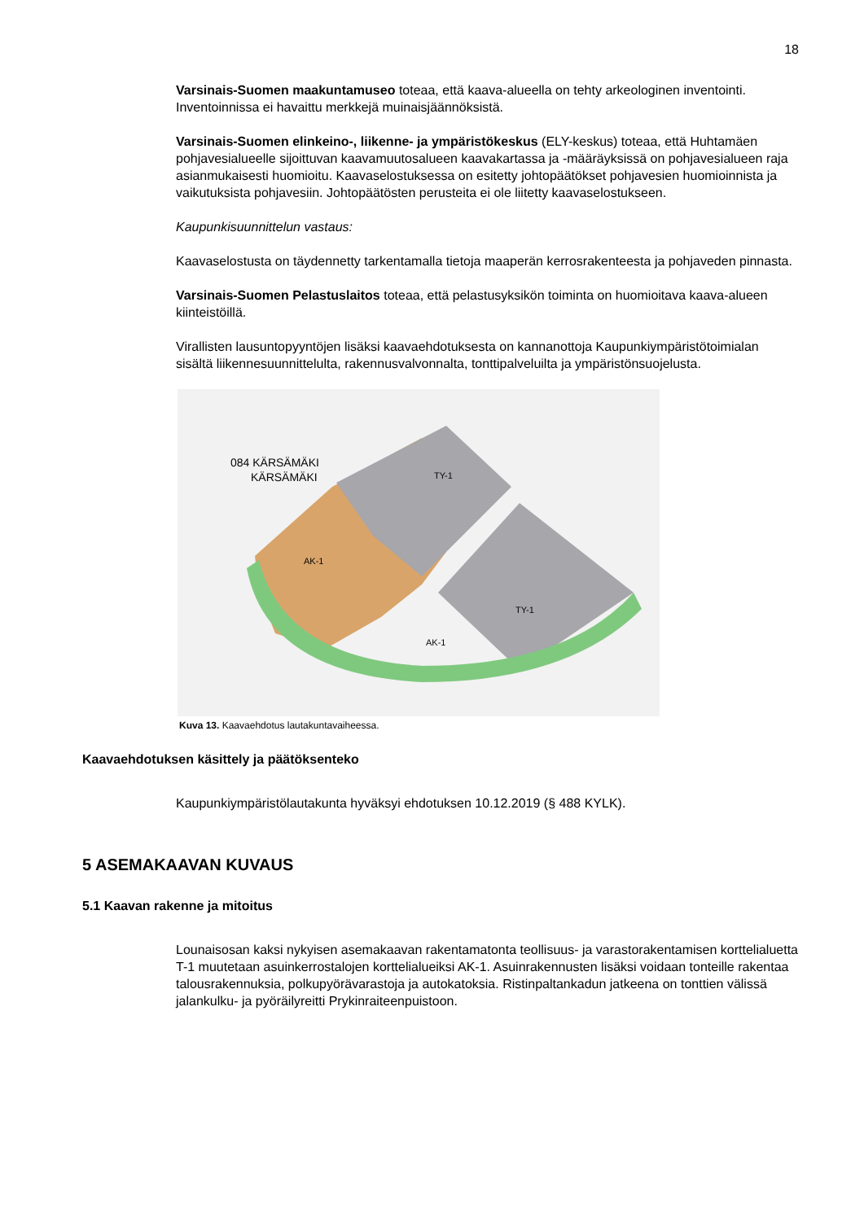18
Varsinais-Suomen maakuntamuseo toteaa, että kaava-alueella on tehty arkeologinen inventointi. Inventoinnissa ei havaittu merkkejä muinaisjäännöksistä.
Varsinais-Suomen elinkeino-, liikenne- ja ympäristökeskus (ELY-keskus) toteaa, että Huhtamäen pohjavesialueelle sijoittuvan kaavamuutosalueen kaavakartassa ja -määräyksissä on pohjavesialueen raja asianmukaisesti huomioitu. Kaavaselostuksessa on esitetty johtopäätökset pohjavesien huomioinnista ja vaikutuksista pohjavesiin. Johtopäätösten perusteita ei ole liitetty kaavaselostukseen.
Kaupunkisuunnittelun vastaus:
Kaavaselostusta on täydennetty tarkentamalla tietoja maaperän kerrosrakenteesta ja pohjaveden pinnasta.
Varsinais-Suomen Pelastuslaitos toteaa, että pelastusyksikön toiminta on huomioitava kaava-alueen kiinteistöillä.
Virallisten lausuntopyyntöjen lisäksi kaavaehdotuksesta on kannanottoja Kaupunkiympäristötoimialan sisältä liikennesuunnittelulta, rakennusvalvonnalta, tonttipalveluilta ja ympäristönsuojelusta.
084 KÄRSÄMÄKI
KÄRSÄMÄKI
AK-1
AK-1
TY-1
TY-1
Kuva 13. Kaavaehdotus lautakuntavaiheessa.
Kaavaehdotuksen käsittely ja päätöksenteko
Kaupunkiympäristölautakunta hyväksyi ehdotuksen 10.12.2019 (§ 488 KYLK).
5 ASEMAKAAVAN KUVAUS
5.1 Kaavan rakenne ja mitoitus
Lounaisosan kaksi nykyisen asemakaavan rakentamatonta teollisuus- ja varastorakentamisen korttelialuetta T-1 muutetaan asuinkerrostalojen korttelialueiksi AK-1. Asuinrakennusten lisäksi voidaan tonteille rakentaa talousrakennuksia, polkupyörävarastoja ja autokatoksia. Ristinpaltankadun jatkeena on tonttien välissä jalankulku- ja pyöräilyreitti Prykinraiteenpuistoon.